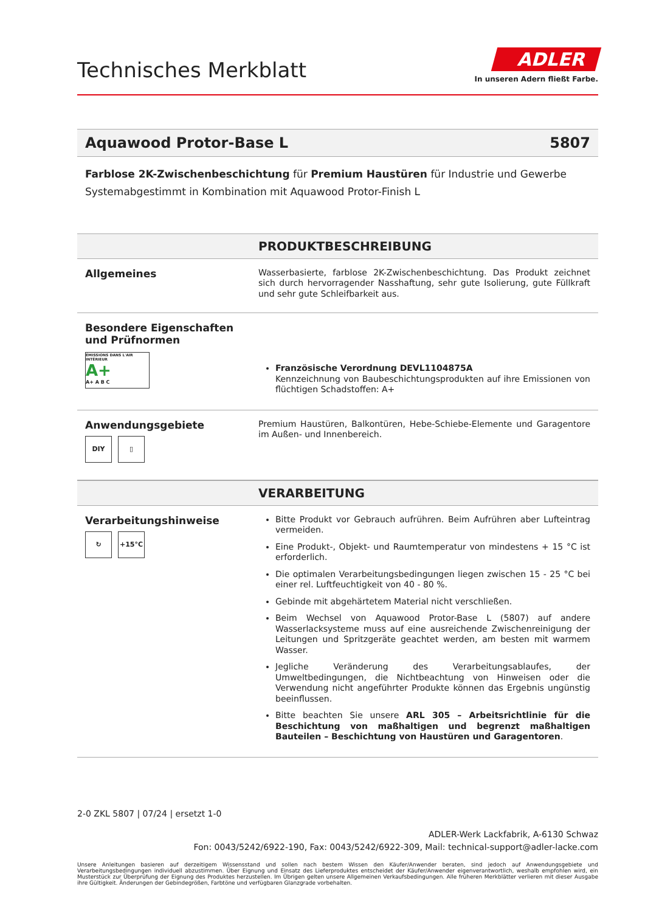Technisches Merkblatt
ADLER
In unseren Adern fließt Farbe.
Aquawood Protor-Base L 5807
Farblose 2K-Zwischenbeschichtung für Premium Haustüren für Industrie und Gewerbe
Systemabgestimmt in Kombination mit Aquawood Protor-Finish L
PRODUKTBESCHREIBUNG
Allgemeines
Wasserbasierte, farblose 2K-Zwischenbeschichtung. Das Produkt zeichnet sich durch hervorragender Nasshaftung, sehr gute Isolierung, gute Füllkraft und sehr gute Schleifbarkeit aus.
Besondere Eigenschaften und Prüfnormen
ÉMISSIONS DANS L'AIR INTÉRIEUR
A+
A+ A B C
Französische Verordnung DEVL1104875A
Kennzeichnung von Baubeschichtungsprodukten auf ihre Emissionen von flüchtigen Schadstoffen: A+
Anwendungsgebiete
DIY ▯
Premium Haustüren, Balkontüren, Hebe-Schiebe-Elemente und Garagentore im Außen- und Innenbereich.
VERARBEITUNG
Verarbeitungshinweise
↻ +15°C
Bitte Produkt vor Gebrauch aufrühren. Beim Aufrühren aber Lufteintrag vermeiden.
Eine Produkt-, Objekt- und Raumtemperatur von mindestens + 15 °C ist erforderlich.
Die optimalen Verarbeitungsbedingungen liegen zwischen 15 - 25 °C bei einer rel. Luftfeuchtigkeit von 40 - 80 %.
Gebinde mit abgehärtetem Material nicht verschließen.
Beim Wechsel von Aquawood Protor-Base L (5807) auf andere Wasserlacksysteme muss auf eine ausreichende Zwischenreinigung der Leitungen und Spritzgeräte geachtet werden, am besten mit warmem Wasser.
Jegliche Veränderung des Verarbeitungsablaufes, der Umweltbedingungen, die Nichtbeachtung von Hinweisen oder die Verwendung nicht angeführter Produkte können das Ergebnis ungünstig beeinflussen.
Bitte beachten Sie unsere ARL 305 – Arbeitsrichtlinie für die Beschichtung von maßhaltigen und begrenzt maßhaltigen Bauteilen – Beschichtung von Haustüren und Garagentoren.
2-0 ZKL 5807 | 07/24 | ersetzt 1-0
ADLER-Werk Lackfabrik, A-6130 Schwaz
Fon: 0043/5242/6922-190, Fax: 0043/5242/6922-309, Mail: technical-support@adler-lacke.com
Unsere Anleitungen basieren auf derzeitigem Wissensstand und sollen nach bestem Wissen den Käufer/Anwender beraten, sind jedoch auf Anwendungsgebiete und Verarbeitungsbedingungen individuell abzustimmen. Über Eignung und Einsatz des Lieferproduktes entscheidet der Käufer/Anwender eigenverantwortlich, weshalb empfohlen wird, ein Musterstück zur Überprüfung der Eignung des Produktes herzustellen. Im Übrigen gelten unsere Allgemeinen Verkaufsbedingungen. Alle früheren Merkblätter verlieren mit dieser Ausgabe ihre Gültigkeit. Änderungen der Gebindegrößen, Farbtöne und verfügbaren Glanzgrade vorbehalten.